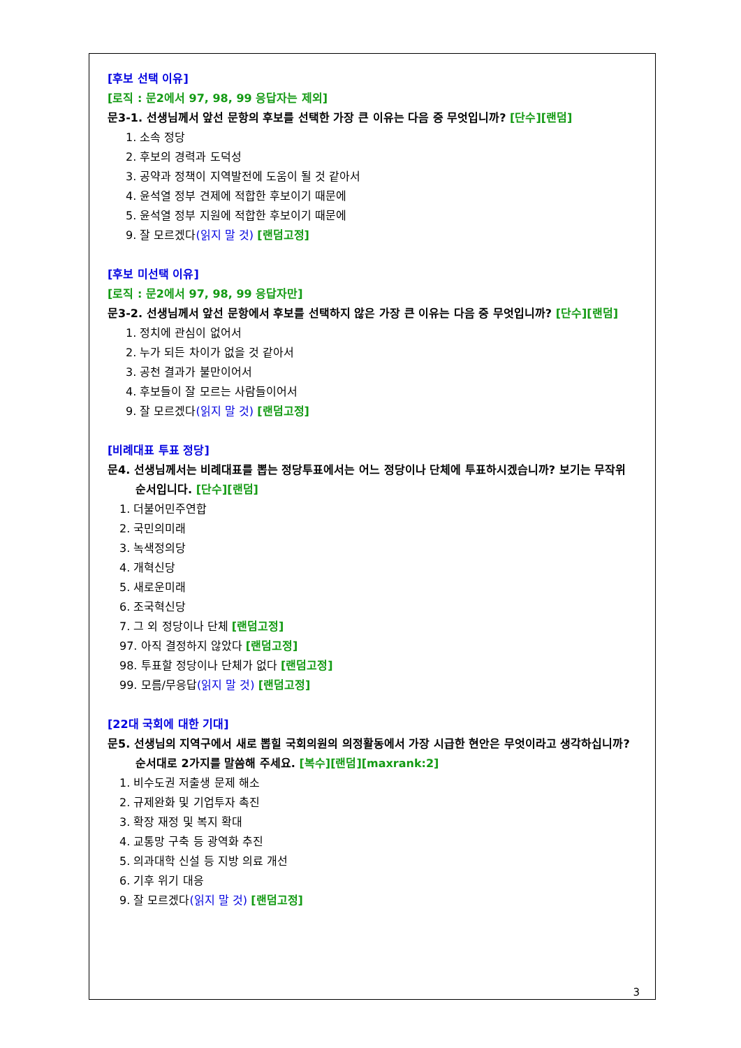[후보 선택 이유]
[로직 : 문2에서 97, 98, 99 응답자는 제외]
문3-1. 선생님께서 앞선 문항의 후보를 선택한 가장 큰 이유는 다음 중 무엇입니까? [단수][랜덤]
1. 소속 정당
2. 후보의 경력과 도덕성
3. 공약과 정책이 지역발전에 도움이 될 것 같아서
4. 윤석열 정부 견제에 적합한 후보이기 때문에
5. 윤석열 정부 지원에 적합한 후보이기 때문에
9. 잘 모르겠다(읽지 말 것) [랜덤고정]
[후보 미선택 이유]
[로직 : 문2에서 97, 98, 99 응답자만]
문3-2. 선생님께서 앞선 문항에서 후보를 선택하지 않은 가장 큰 이유는 다음 중 무엇입니까? [단수][랜덤]
1. 정치에 관심이 없어서
2. 누가 되든 차이가 없을 것 같아서
3. 공천 결과가 불만이어서
4. 후보들이 잘 모르는 사람들이어서
9. 잘 모르겠다(읽지 말 것) [랜덤고정]
[비례대표 투표 정당]
문4. 선생님께서는 비례대표를 뽑는 정당투표에서는 어느 정당이나 단체에 투표하시겠습니까? 보기는 무작위 순서입니다. [단수][랜덤]
1. 더불어민주연합
2. 국민의미래
3. 녹색정의당
4. 개혁신당
5. 새로운미래
6. 조국혁신당
7. 그 외 정당이나 단체 [랜덤고정]
97. 아직 결정하지 않았다 [랜덤고정]
98. 투표할 정당이나 단체가 없다 [랜덤고정]
99. 모름/무응답(읽지 말 것) [랜덤고정]
[22대 국회에 대한 기대]
문5. 선생님의 지역구에서 새로 뽑힐 국회의원의 의정활동에서 가장 시급한 현안은 무엇이라고 생각하십니까? 순서대로 2가지를 말씀해 주세요. [복수][랜덤][maxrank:2]
1. 비수도권 저출생 문제 해소
2. 규제완화 및 기업투자 촉진
3. 확장 재정 및 복지 확대
4. 교통망 구축 등 광역화 추진
5. 의과대학 신설 등 지방 의료 개선
6. 기후 위기 대응
9. 잘 모르겠다(읽지 말 것) [랜덤고정]
3